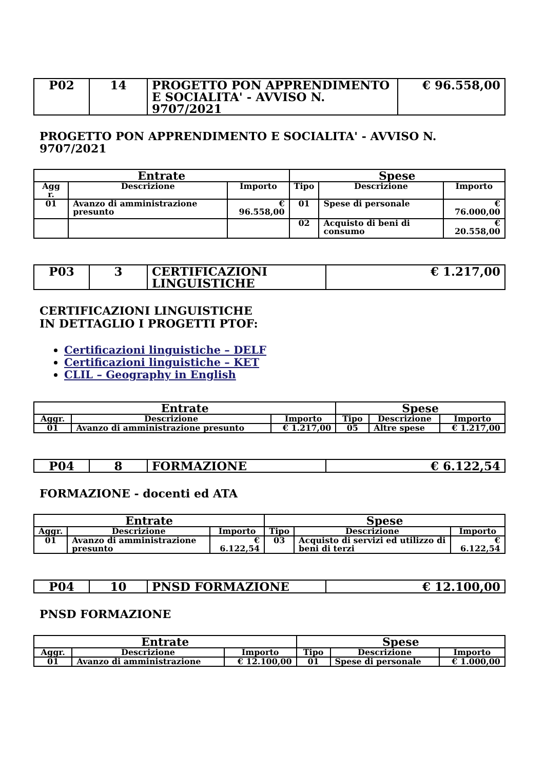| P02 | 14 | PROGETTO PON APPRENDIMENTO E SOCIALITA' - AVVISO N. 9707/2021 | € 96.558,00 |
PROGETTO PON APPRENDIMENTO E SOCIALITA' - AVVISO N. 9707/2021
| Entrate | | | Spese | | |
| --- | --- | --- | --- | --- | --- |
| Agg r. | Descrizione | Importo | Tipo | Descrizione | Importo |
| 01 | Avanzo di amministrazione presunto | € 96.558,00 | 01 | Spese di personale | € 76.000,00 |
| | | | 02 | Acquisto di beni di consumo | € 20.558,00 |
| P03 | 3 | CERTIFICAZIONI LINGUISTICHE | € 1.217,00 |
CERTIFICAZIONI LINGUISTICHE
IN DETTAGLIO I PROGETTI PTOF:
Certificazioni linguistiche – DELF
Certificazioni linguistiche – KET
CLIL – Geography in English
| Entrate | | | Spese | | |
| --- | --- | --- | --- | --- | --- |
| Aggr. | Descrizione | Importo | Tipo | Descrizione | Importo |
| 01 | Avanzo di amministrazione presunto | € 1.217,00 | 05 | Altre spese | € 1.217,00 |
| P04 | 8 | FORMAZIONE | € 6.122,54 |
FORMAZIONE - docenti ed ATA
| Entrate | | | Spese | | |
| --- | --- | --- | --- | --- | --- |
| Aggr. | Descrizione | Importo | Tipo | Descrizione | Importo |
| 01 | Avanzo di amministrazione presunto | € 6.122,54 | 03 | Acquisto di servizi ed utilizzo di beni di terzi | € 6.122,54 |
| P04 | 10 | PNSD FORMAZIONE | € 12.100,00 |
PNSD FORMAZIONE
| Entrate | | | Spese | | |
| --- | --- | --- | --- | --- | --- |
| Aggr. | Descrizione | Importo | Tipo | Descrizione | Importo |
| 01 | Avanzo di amministrazione | € 12.100,00 | 01 | Spese di personale | € 1.000,00 |